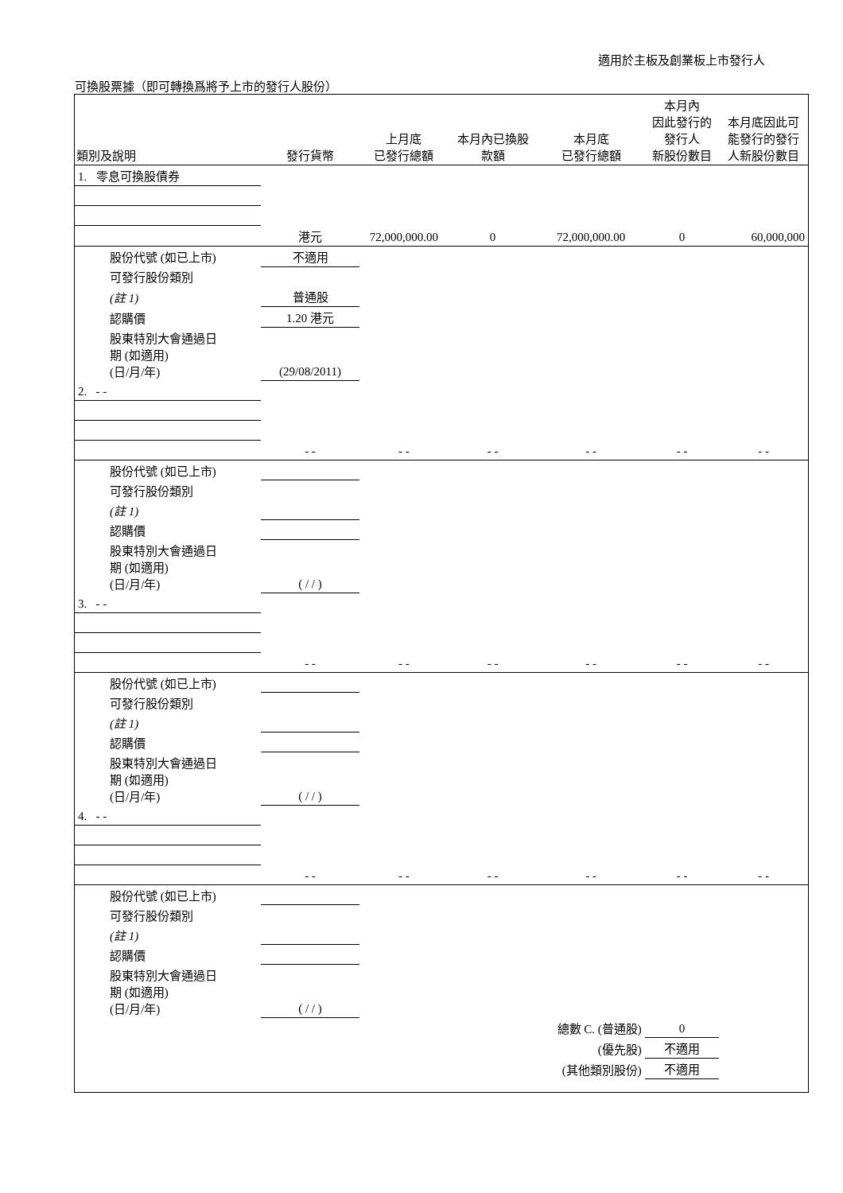適用於主板及創業板上市發行人
可換股票據（即可轉換爲將予上市的發行人股份）
| 類別及說明 | 發行貨幣 | 上月底 已發行總額 | 本月內已換股 款額 | 本月底 已發行總額 | 本月內 因此發行的 發行人 新股份數目 | 本月底因此可 能發行的發行 人新股份數目 |
| --- | --- | --- | --- | --- | --- | --- |
| 1. 零息可換股債券 | | | | | | |
| | 港元 | 72,000,000.00 | 0 | 72,000,000.00 | 0 | 60,000,000 |
| 股份代號 (如已上市) | 不適用 | | | | | |
| 可發行股份類別 | | | | | | |
| (註 1) | 普通股 | | | | | |
| 認購價 | 1.20 港元 | | | | | |
| 股東特別大會通過日 期 (如適用) (日/月/年) | (29/08/2011) | | | | | |
| 2. - - | | | | | | |
| | - - | - - | - - | - - | - - | - - |
| 股份代號 (如已上市) | | | | | | |
| 可發行股份類別 | | | | | | |
| (註 1) | | | | | | |
| 認購價 | | | | | | |
| 股東特別大會通過日 期 (如適用) (日/月/年) | ( / / ) | | | | | |
| 3. - - | | | | | | |
| | - - | - - | - - | - - | - - | - - |
| 股份代號 (如已上市) | | | | | | |
| 可發行股份類別 | | | | | | |
| (註 1) | | | | | | |
| 認購價 | | | | | | |
| 股東特別大會通過日 期 (如適用) (日/月/年) | ( / / ) | | | | | |
| 4. - - | | | | | | |
| | - - | - - | - - | - - | - - | - - |
| 股份代號 (如已上市) | | | | | | |
| 可發行股份類別 | | | | | | |
| (註 1) | | | | | | |
| 認購價 | | | | | | |
| 股東特別大會通過日 期 (如適用) (日/月/年) | ( / / ) | | | | | |
| | | | | 總數 C. (普通股) | 0 | |
| | | | | (優先股) | 不適用 | |
| | | | | (其他類別股份) | 不適用 | |